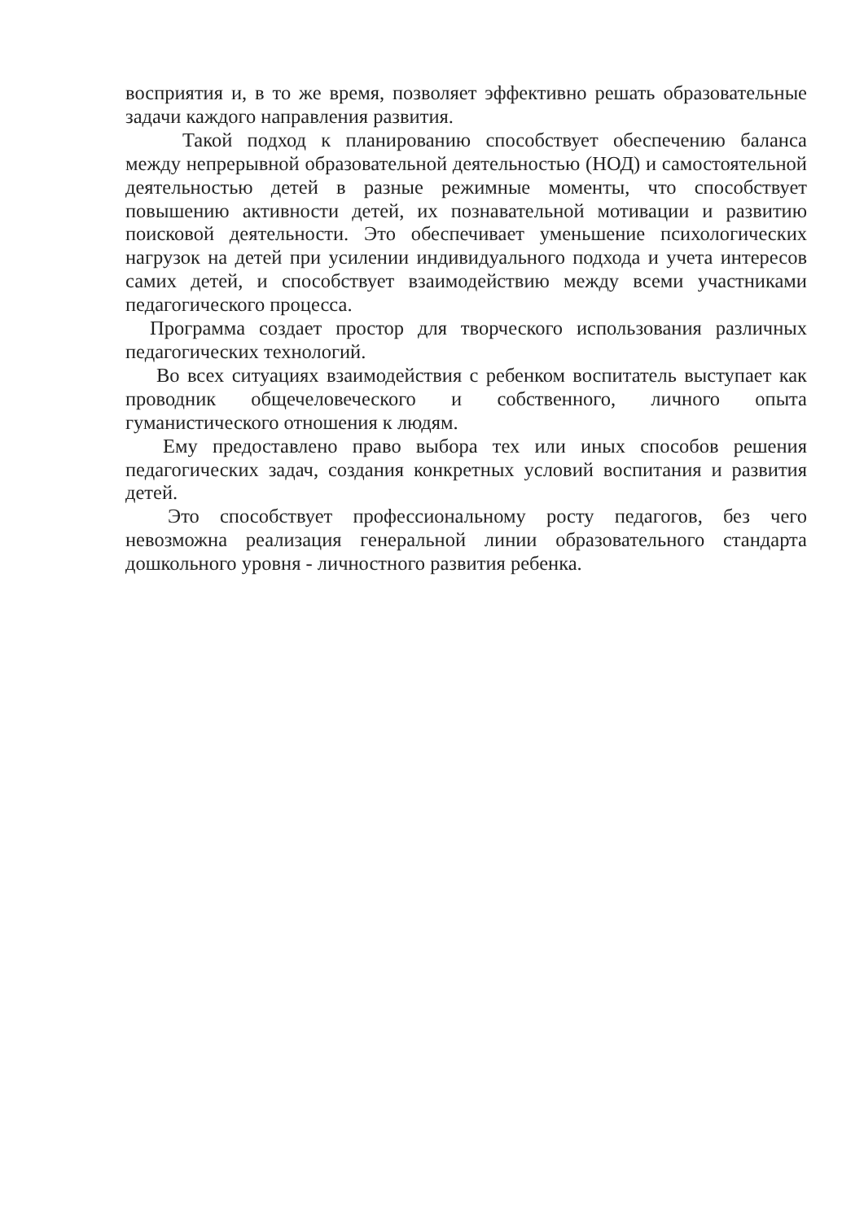восприятия и, в то же время, позволяет эффективно решать образовательные задачи каждого направления развития.
Такой подход к планированию способствует обеспечению баланса между непрерывной образовательной деятельностью (НОД) и самостоятельной деятельностью детей в разные режимные моменты, что способствует повышению активности детей, их познавательной мотивации и развитию поисковой деятельности. Это обеспечивает уменьшение психологических нагрузок на детей при усилении индивидуального подхода и учета интересов самих детей, и способствует взаимодействию между всеми участниками педагогического процесса.
Программа создает простор для творческого использования различных педагогических технологий.
Во всех ситуациях взаимодействия с ребенком воспитатель выступает как проводник общечеловеческого и собственного, личного опыта гуманистического отношения к людям.
Ему предоставлено право выбора тех или иных способов решения педагогических задач, создания конкретных условий воспитания и развития детей.
Это способствует профессиональному росту педагогов, без чего невозможна реализация генеральной линии образовательного стандарта дошкольного уровня - личностного развития ребенка.